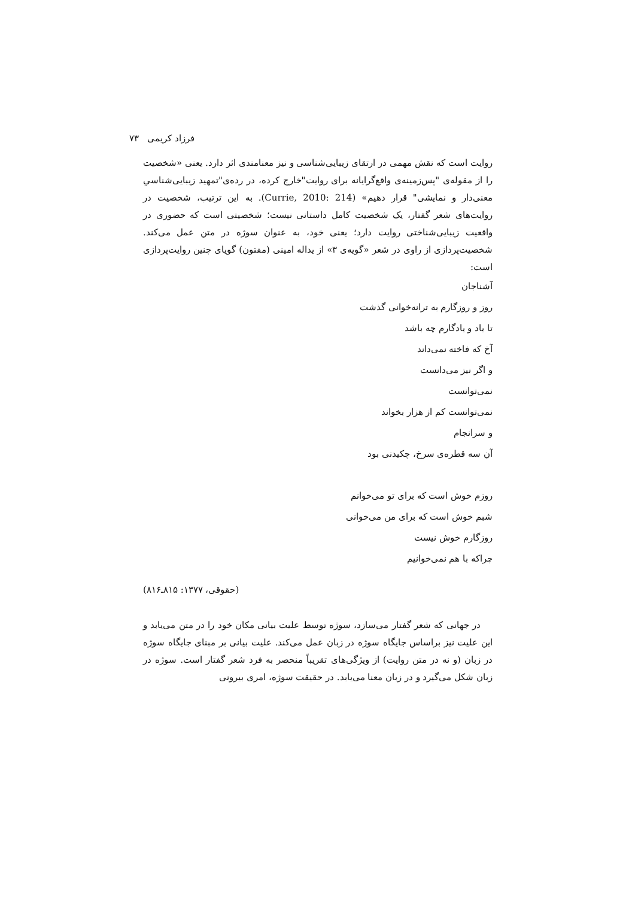فرزاد کریمی ۷۳
روایت است که نقش مهمی در ارتقای زیبایی‌شناسی و نیز معنامندی اثر دارد. یعنی «شخصیت را از مقوله‌ی "پس‌زمینه‌ی واقع‌گرایانه برای روایت"خارج کرده، در رده‌ی"تمهید زیبایی‌شناسیِ معنی‌دار و نمایشی" قرار دهیم» (Currie, 2010: 214). به این ترتیب، شخصیت در روایت‌های شعر گفتار، یک شخصیت کامل داستانی نیست؛ شخصیتی است که حضوری در واقعیت زیبایی‌شناختی روایت دارد؛ یعنی خود، به عنوان سوژه در متن عمل می‌کند. شخصیت‌پردازی از راوی در شعر «گویه‌ی ۳» از یداله امینی (مفتون) گویای چنین روایت‌پردازی است:
آشناجان
روز و روزگارم به ترانه‌خوانی گذشت
تا یاد و یادگارم چه باشد
آخ که فاخته نمی‌داند
و اگر نیز می‌دانست
نمی‌توانست
نمی‌توانست کم از هزار بخواند
و سرانجام
آن سه قطره‌ی سرخ، چکیدنی بود
روزم خوش است که برای تو می‌خوانم
شبم خوش است که برای من می‌خوانی
روزگارم خوش نیست
چراکه با هم نمی‌خوانیم
(حقوقی، ۱۳۷۷: ۸۱۵ـ۸۱۶)
در جهانی که شعر گفتار می‌سازد، سوژه توسط علیت بیانی مکان خود را در متن می‌یابد و این علیت نیز براساس جایگاه سوژه در زبان عمل می‌کند. علیت بیانی بر مبنای جایگاه سوژه در زبان (و نه در متن روایت) از ویژگی‌های تقریباً منحصر به فرد شعر گفتار است. سوژه در زبان شکل می‌گیرد و در زبان معنا می‌یابد. در حقیقت سوژه، امری بیرونی